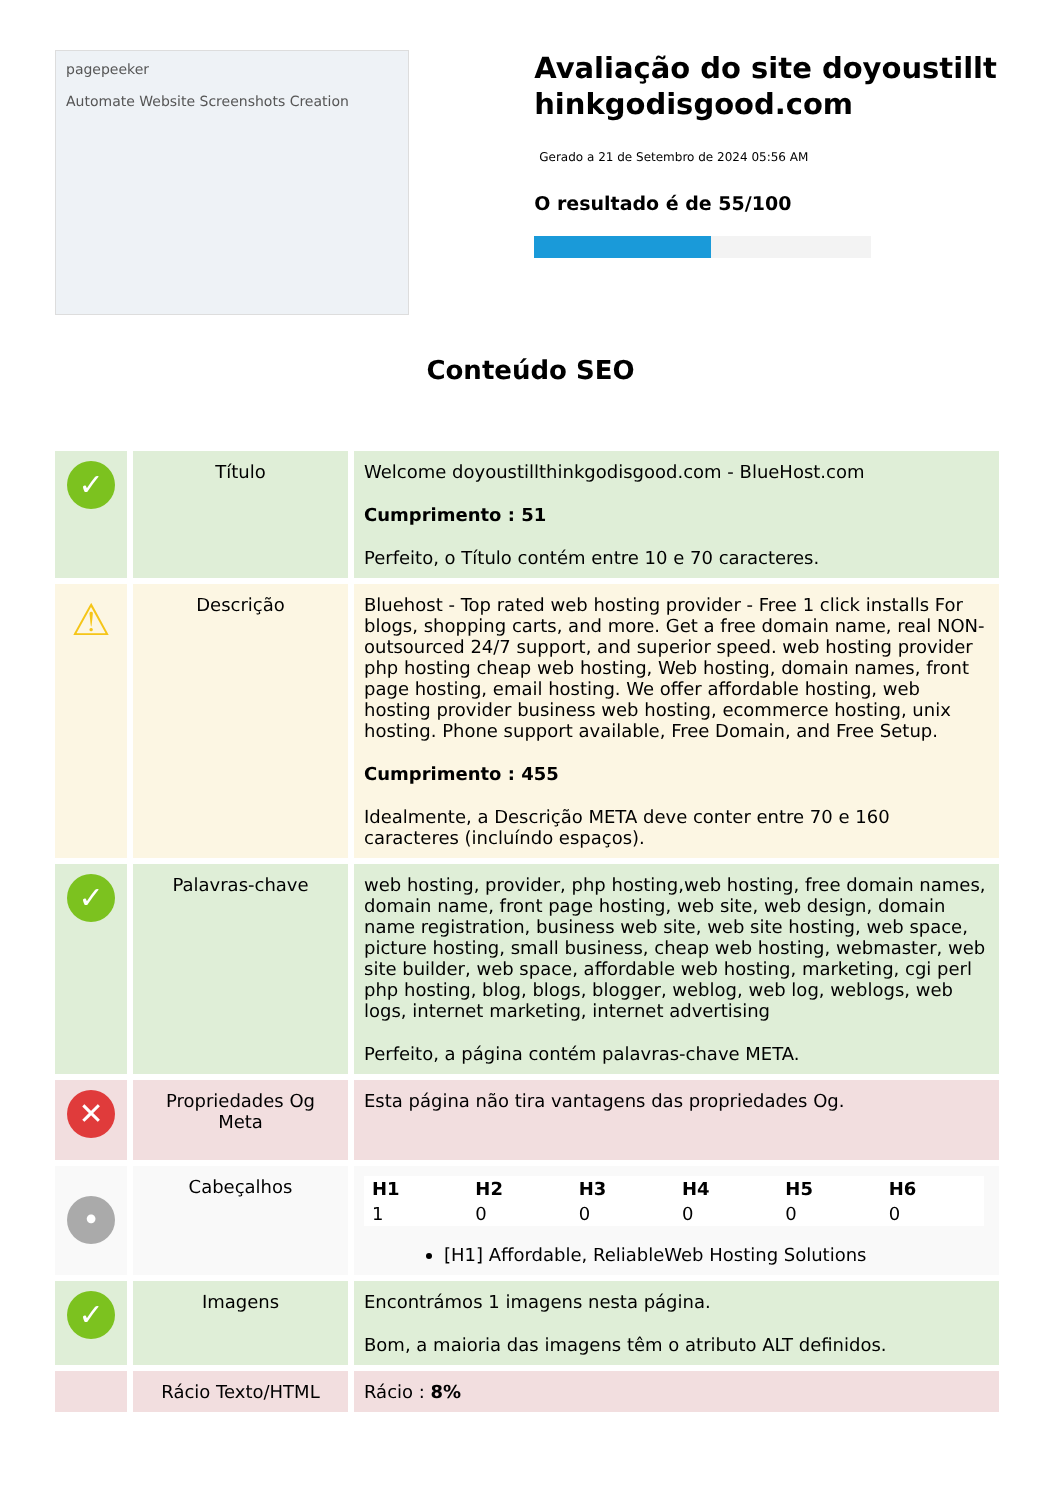pagepeeker
Automate Website Screenshots Creation
Avaliação do site doyoustillthinkgodisgood.com
Gerado a 21 de Setembro de 2024 05:56 AM
O resultado é de 55/100
Conteúdo SEO
| ✓ | Título | Welcome doyoustillthinkgodisgood.com - BlueHost.com Cumprimento : 51 Perfeito, o Título contém entre 10 e 70 caracteres. |
| ⚠ | Descrição | Bluehost - Top rated web hosting provider - Free 1 click installs For blogs, shopping carts, and more. Get a free domain name, real NON-outsourced 24/7 support, and superior speed. web hosting provider php hosting cheap web hosting, Web hosting, domain names, front page hosting, email hosting. We offer affordable hosting, web hosting provider business web hosting, ecommerce hosting, unix hosting. Phone support available, Free Domain, and Free Setup. Cumprimento : 455 Idealmente, a Descrição META deve conter entre 70 e 160 caracteres (incluíndo espaços). |
| ✓ | Palavras-chave | web hosting, provider, php hosting,web hosting, free domain names, domain name, front page hosting, web site, web design, domain name registration, business web site, web site hosting, web space, picture hosting, small business, cheap web hosting, webmaster, web site builder, web space, affordable web hosting, marketing, cgi perl php hosting, blog, blogs, blogger, weblog, web log, weblogs, web logs, internet marketing, internet advertising Perfeito, a página contém palavras-chave META. |
| ✕ | Propriedades Og Meta | Esta página não tira vantagens das propriedades Og. |
| • | Cabeçalhos | / H1 / H2 / H3 / H4 / H5 / H6 / / --- / --- / --- / --- / --- / --- / / 1 / 0 / 0 / 0 / 0 / 0 / [H1] Affordable, ReliableWeb Hosting Solutions |
| ✓ | Imagens | Encontrámos 1 imagens nesta página. Bom, a maioria das imagens têm o atributo ALT definidos. |
| | Rácio Texto/HTML | Rácio : 8% |